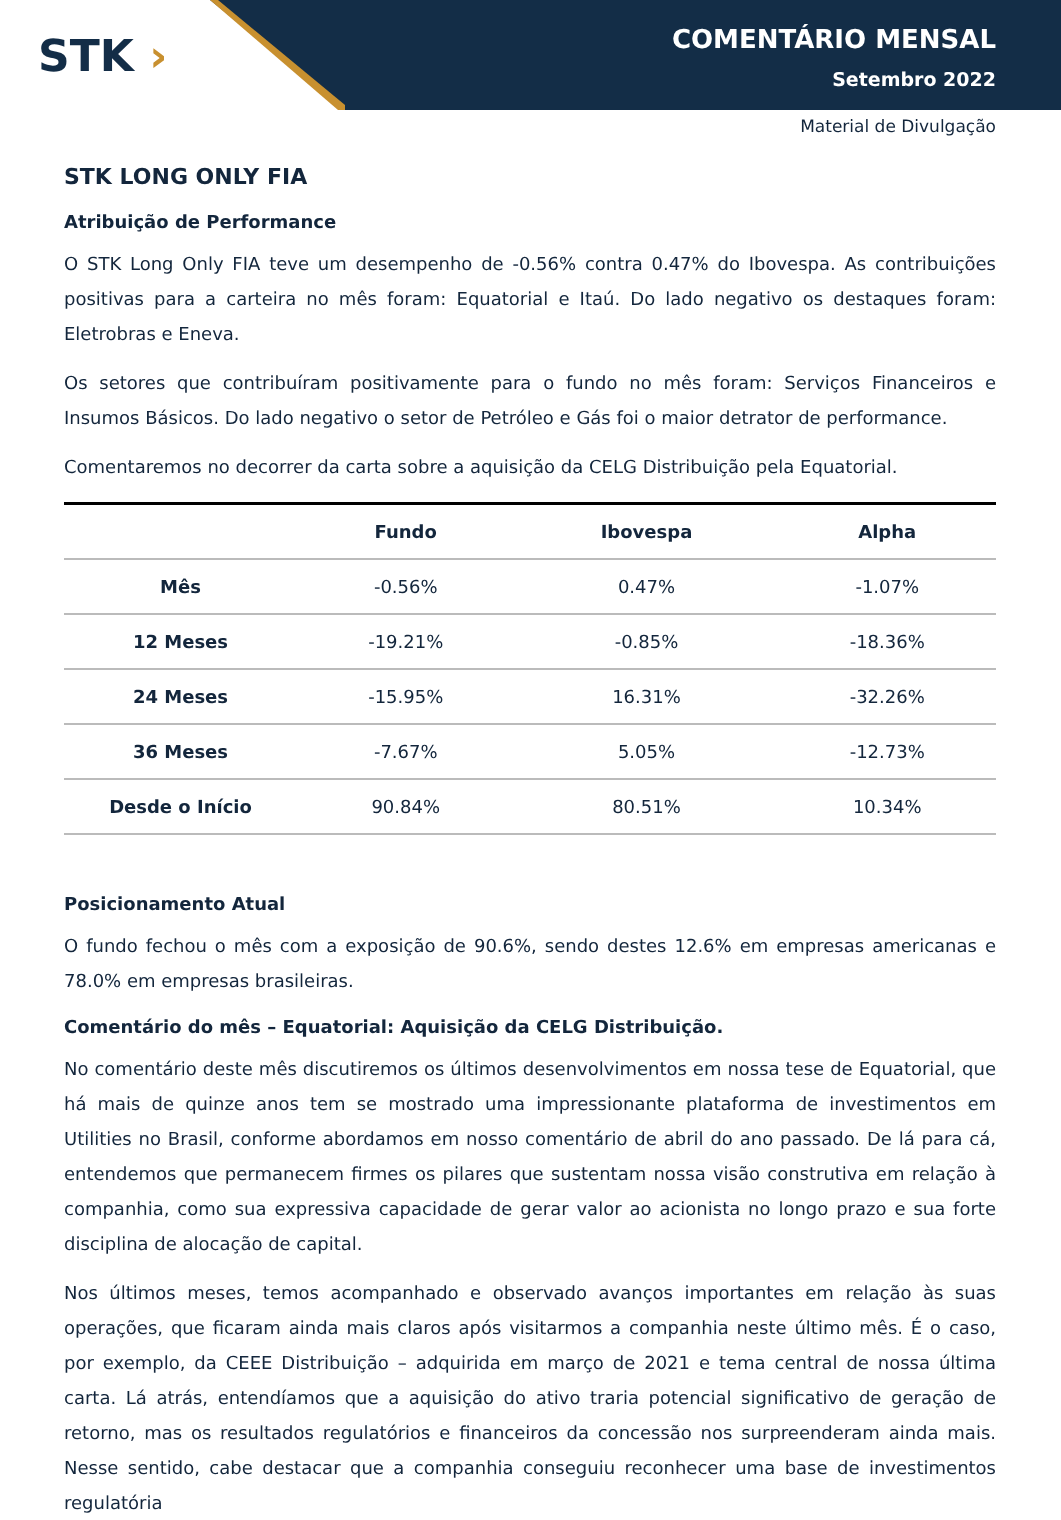STK ›
COMENTÁRIO MENSAL
Setembro 2022
Material de Divulgação
STK LONG ONLY FIA
Atribuição de Performance
O STK Long Only FIA teve um desempenho de -0.56% contra 0.47% do Ibovespa. As contribuições positivas para a carteira no mês foram: Equatorial e Itaú. Do lado negativo os destaques foram: Eletrobras e Eneva.
Os setores que contribuíram positivamente para o fundo no mês foram: Serviços Financeiros e Insumos Básicos. Do lado negativo o setor de Petróleo e Gás foi o maior detrator de performance.
Comentaremos no decorrer da carta sobre a aquisição da CELG Distribuição pela Equatorial.
| | Fundo | Ibovespa | Alpha |
| --- | --- | --- | --- |
| Mês | -0.56% | 0.47% | -1.07% |
| 12 Meses | -19.21% | -0.85% | -18.36% |
| 24 Meses | -15.95% | 16.31% | -32.26% |
| 36 Meses | -7.67% | 5.05% | -12.73% |
| Desde o Início | 90.84% | 80.51% | 10.34% |
Posicionamento Atual
O fundo fechou o mês com a exposição de 90.6%, sendo destes 12.6% em empresas americanas e 78.0% em empresas brasileiras.
Comentário do mês – Equatorial: Aquisição da CELG Distribuição.
No comentário deste mês discutiremos os últimos desenvolvimentos em nossa tese de Equatorial, que há mais de quinze anos tem se mostrado uma impressionante plataforma de investimentos em Utilities no Brasil, conforme abordamos em nosso comentário de abril do ano passado. De lá para cá, entendemos que permanecem firmes os pilares que sustentam nossa visão construtiva em relação à companhia, como sua expressiva capacidade de gerar valor ao acionista no longo prazo e sua forte disciplina de alocação de capital.
Nos últimos meses, temos acompanhado e observado avanços importantes em relação às suas operações, que ficaram ainda mais claros após visitarmos a companhia neste último mês. É o caso, por exemplo, da CEEE Distribuição – adquirida em março de 2021 e tema central de nossa última carta. Lá atrás, entendíamos que a aquisição do ativo traria potencial significativo de geração de retorno, mas os resultados regulatórios e financeiros da concessão nos surpreenderam ainda mais. Nesse sentido, cabe destacar que a companhia conseguiu reconhecer uma base de investimentos regulatória